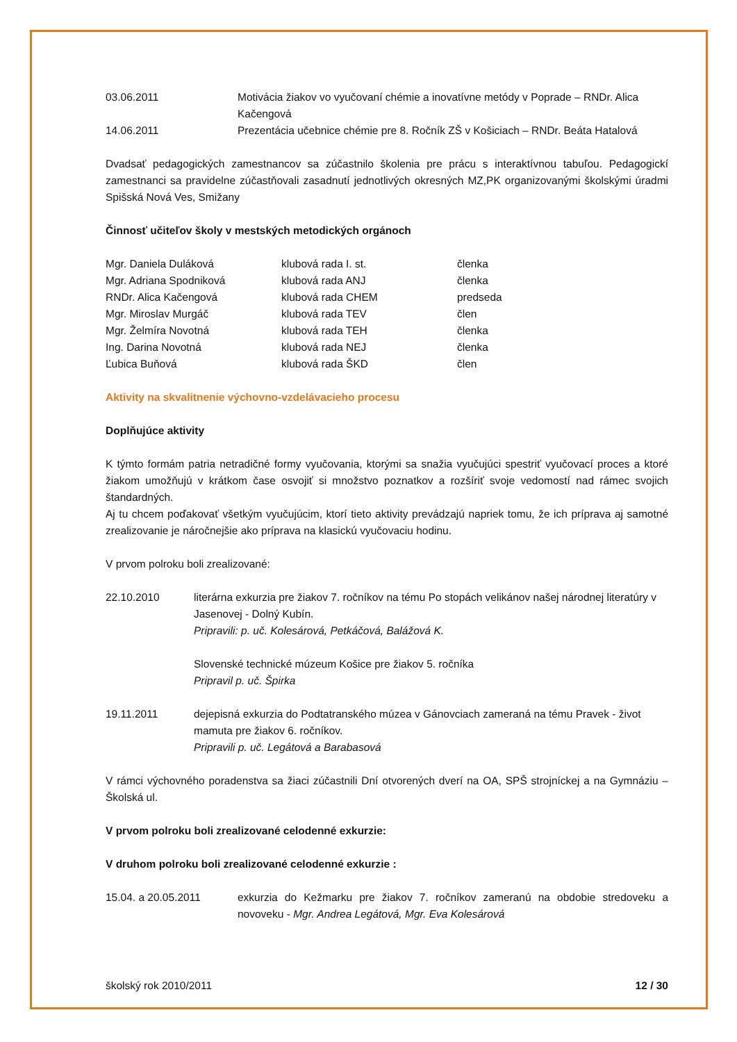| 03.06.2011 | Motivácia žiakov vo vyučovaní chémie a inovatívne metódy v Poprade – RNDr. Alica Kačengová |
| 14.06.2011 | Prezentácia učebnice chémie pre 8. Ročník ZŠ v Košiciach – RNDr. Beáta Hatalová |
Dvadsať pedagogických zamestnancov sa zúčastnilo školenia pre prácu s interaktívnou tabuľou. Pedagogickí zamestnanci sa pravidelne zúčastňovali zasadnutí jednotlivých okresných MZ,PK organizovanými školskými úradmi Spišská Nová Ves, Smižany
Činnosť učiteľov školy v mestských metodických orgánoch
| Mgr. Daniela Duláková | klubová rada I. st. | členka |
| Mgr. Adriana Spodniková | klubová rada ANJ | členka |
| RNDr. Alica Kačengová | klubová rada CHEM | predseda |
| Mgr. Miroslav Murgáč | klubová rada TEV | člen |
| Mgr. Želmíra Novotná | klubová rada TEH | členka |
| Ing. Darina Novotná | klubová rada NEJ | členka |
| Ľubica Buňová | klubová rada ŠKD | člen |
Aktivity na skvalitnenie výchovno-vzdelávacieho procesu
Doplňujúce aktivity
K týmto formám patria netradičné formy vyučovania, ktorými sa snažia vyučujúci spestriť vyučovací proces a ktoré žiakom umožňujú v krátkom čase osvojiť si množstvo poznatkov a rozšíriť svoje vedomostí nad rámec svojich štandardných.
Aj tu chcem poďakovať všetkým vyučujúcim, ktorí tieto aktivity prevádzajú napriek tomu, že ich príprava aj samotné zrealizovanie je náročnejšie ako príprava na klasickú vyučovaciu hodinu.
V prvom polroku boli zrealizované:
| 22.10.2010 | literárna exkurzia pre žiakov 7. ročníkov na tému Po stopách velikánov našej národnej literatúry v Jasenovej - Dolný Kubín. Pripravili: p. uč. Kolesárová, Petkáčová, Balážová K. Slovenské technické múzeum Košice pre žiakov 5. ročníka Pripravil p. uč. Špirka |
| 19.11.2011 | dejepisná exkurzia do Podtatranského múzea v Gánovciach zameraná na tému Pravek - život mamuta pre žiakov 6. ročníkov. Pripravili p. uč. Legátová a Barabasová |
V rámci výchovného poradenstva sa žiaci zúčastnili Dní otvorených dverí na OA, SPŠ strojníckej a na Gymnáziu – Školská ul.
V prvom polroku boli zrealizované celodenné exkurzie:
V druhom polroku boli zrealizované celodenné exkurzie :
| 15.04. a 20.05.2011 | exkurzia do Kežmarku pre žiakov 7. ročníkov zameranú na obdobie stredoveku a novoveku - Mgr. Andrea Legátová, Mgr. Eva Kolesárová |
školský rok 2010/2011 12 / 30